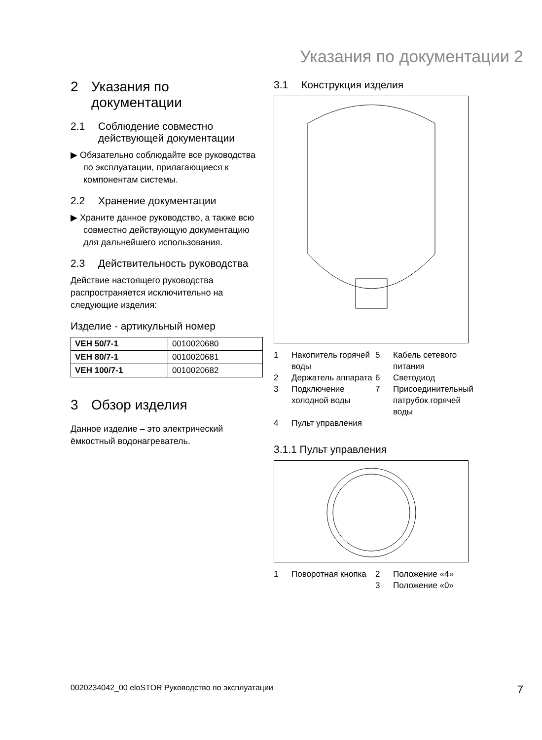Указания по документации 2
2 Указания по документации
2.1 Соблюдение совместно действующей документации
▶ Обязательно соблюдайте все руководства по эксплуатации, прилагающиеся к компонентам системы.
2.2 Хранение документации
▶ Храните данное руководство, а также всю совместно действующую документацию для дальнейшего использования.
2.3 Действительность руководства
Действие настоящего руководства распространяется исключительно на следующие изделия:
Изделие - артикульный номер
| VEH 50/7-1 | 0010020680 |
| VEH 80/7-1 | 0010020681 |
| VEH 100/7-1 | 0010020682 |
3 Обзор изделия
Данное изделие – это электрический ёмкостный водонагреватель.
3.1 Конструкция изделия
1 Накопитель горячей воды 5 Кабель сетевого питания 2 Держатель аппарата 6 Светодиод 3 Подключение холодной воды 7 Присоединительный патрубок горячей воды 4 Пульт управления
3.1.1 Пульт управления
1 Поворотная кнопка 2 Положение «4» 3 Положение «0»
0020234042_00 eloSTOR Руководство по эксплуатации 7